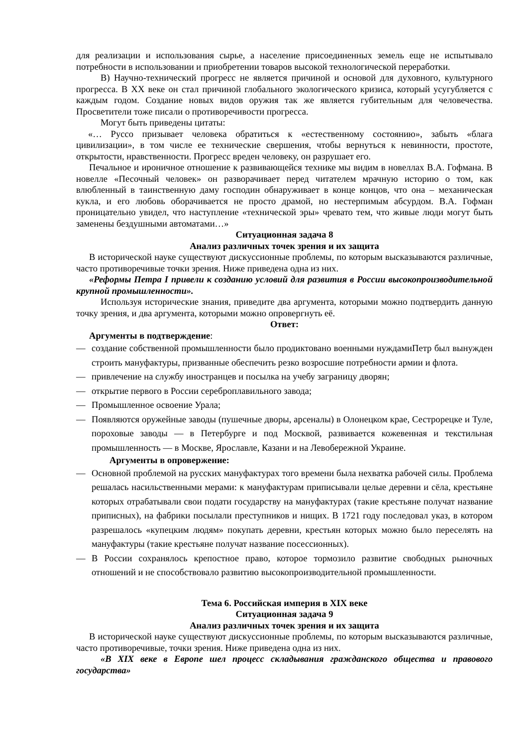для реализации и использования сырье, а население присоединенных земель еще не испытывало потребности в использовании и приобретении товаров высокой технологической переработки.
В) Научно-технический прогресс не является причиной и основой для духовного, культурного прогресса. В XX веке он стал причиной глобального экологического кризиса, который усугубляется с каждым годом. Создание новых видов оружия так же является губительным для человечества. Просветители тоже писали о противоречивости прогресса.
Могут быть приведены цитаты:
«… Руссо призывает человека обратиться к «естественному состоянию», забыть «блага цивилизации», в том числе ее технические свершения, чтобы вернуться к невинности, простоте, открытости, нравственности. Прогресс вреден человеку, он разрушает его.
Печальное и ироничное отношение к развивающейся технике мы видим в новеллах В.А. Гофмана. В новелле «Песочный человек» он разворачивает перед читателем мрачную историю о том, как влюбленный в таинственную даму господин обнаруживает в конце концов, что она – механическая кукла, и его любовь оборачивается не просто драмой, но нестерпимым абсурдом. В.А. Гофман проницательно увидел, что наступление «технической эры» чревато тем, что живые люди могут быть заменены бездушными автоматами…»
Ситуационная задача 8
Анализ различных точек зрения и их защита
В исторической науке существуют дискуссионные проблемы, по которым высказываются различные, часто противоречивые точки зрения. Ниже приведена одна из них.
«Реформы Петра I привели к созданию условий для развития в России высокопроизводительной крупной промышленности».
Используя исторические знания, приведите два аргумента, которыми можно подтвердить данную точку зрения, и два аргумента, которыми можно опровергнуть её.
Ответ:
Аргументы в подтверждение:
— создание собственной промышленности было продиктовано военными нуждамиПетр был вынужден строить мануфактуры, призванные обеспечить резко возросшие потребности армии и флота.
— привлечение на службу иностранцев и посылка на учебу заграницу дворян;
— открытие первого в России сереброплавильного завода;
— Промышленное освоение Урала;
— Появляются оружейные заводы (пушечные дворы, арсеналы) в Олонецком крае, Сестрорецке и Туле, пороховые заводы — в Петербурге и под Москвой, развивается кожевенная и текстильная промышленность — в Москве, Ярославле, Казани и на Левобережной Украине.
Аргументы в опровержение:
— Основной проблемой на русских мануфактурах того времени была нехватка рабочей силы. Проблема решалась насильственными мерами: к мануфактурам приписывали целые деревни и сёла, крестьяне которых отрабатывали свои подати государству на мануфактурах (такие крестьяне получат название приписных), на фабрики посылали преступников и нищих. В 1721 году последовал указ, в котором разрешалось «купецким людям» покупать деревни, крестьян которых можно было переселять на мануфактуры (такие крестьяне получат название посессионных).
— В России сохранялось крепостное право, которое тормозило развитие свободных рыночных отношений и не способствовало развитию высокопроизводительной промышленности.
Тема 6. Российская империя в XIX веке
Ситуационная задача 9
Анализ различных точек зрения и их защита
В исторической науке существуют дискуссионные проблемы, по которым высказываются различные, часто противоречивые, точки зрения. Ниже приведена одна из них.
«В XIX веке в Европе шел процесс складывания гражданского общества и правового государства»